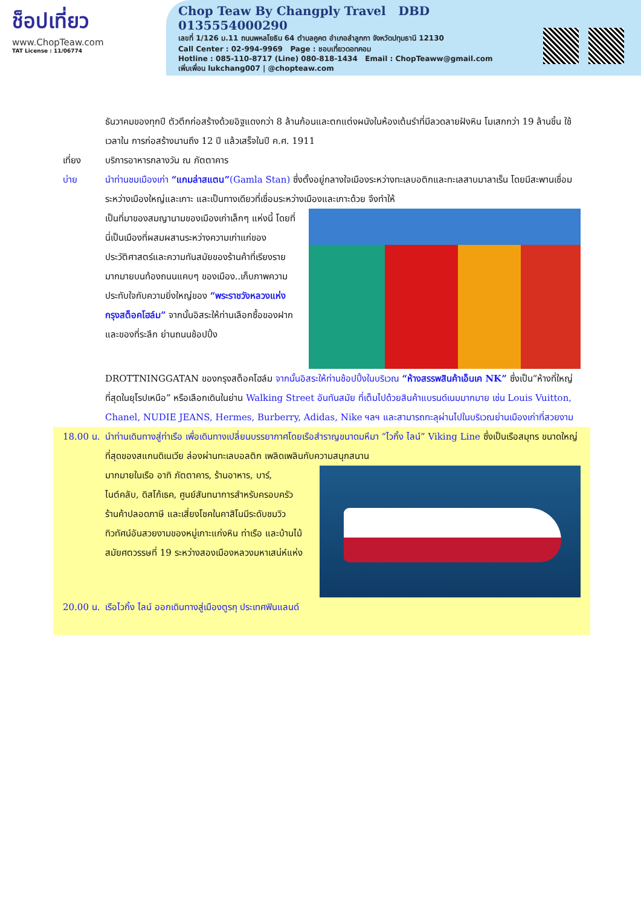ช็อปเที่ยว
www.ChopTeaw.com
TAT License : 11/06774
Chop Teaw By Changply Travel DBD 0135554000290
เลขที่ 1/126 ม.11 ถนนพหลโยธิน 64 ตำบลคูคต อำเภอลำลูกกา จังหวัดปทุมธานี 12130
Call Center : 02-994-9969 Page : ชอบเที่ยวดอทคอม
Hotline : 085-110-8717 (Line) 080-818-1434 Email : ChopTeaww@gmail.com
เพิ่มเพื่อน lukchang007 | @chopteaw.com
ธันวาคมของทุกปี ตัวตึกก่อสร้างด้วยอิฐแดงกว่า 8 ล้านก้อนและตกแต่งผนังในห้องเต้นรำที่มีลวดลายฝังหิน โมเสกกว่า 19 ล้านชิ้น ใช้เวลาใน การก่อสร้างนานถึง 12 ปี แล้วเสร็จในปี ค.ศ. 1911
เที่ยง บริการอาหารกลางวัน ณ ภัตตาคาร
บ่าย นำท่านชมเมืองเก่า “แกมล่าสแตน”(Gamla Stan) ซึ่งตั้งอยู่กลางใจเมืองระหว่างทะเลบอติกและทะเลสาบมาลาเร็น โดยมีสะพานเชื่อมระหว่างเมืองใหญ่และเกาะ และเป็นทางเดียวที่เชื่อมระหว่างเมืองและเกาะด้วย จึงทำให้
เป็นที่มาของสมญานามของเมืองเก่าเล็กๆ แห่งนี้ โดยที่นี่เป็นเมืองที่ผสมผสานระหว่างความเก่าแก่ของประวัติศาสตร์และความทันสมัยของร้านค้าที่เรียงรายมากมายบนท้องถนนแคบๆ ของเมือง..เก็บภาพความประทับใจกับความยิ่งใหญ่ของ “พระราชวังหลวงแห่งกรุงสต็อคโฮล์ม” จากนั้นอิสระให้ท่านเลือกซื้อของฝากและของที่ระลึก ย่านถนนช้อปปิ้ง
DROTTNINGGATAN ของกรุงสต็อคโฮล์ม จากนั้นอิสระให้ท่านช้อปปิ้งในบริเวณ “ห้างสรรพสินค้าเอ็นเค NK” ซึ่งเป็น“ห้างที่ใหญ่ที่สุดในยุโรปเหนือ” หรือเลือกเดินในย่าน Walking Street อันทันสมัย ที่เต็มไปด้วยสินค้าแบรนด์เนมมากมาย เช่น Louis Vuitton, Chanel, NUDIE JEANS, Hermes, Burberry, Adidas, Nike ฯลฯ และสามารถทะลุผ่านไปในบริเวณย่านเมืองเก่าที่สวยงาม
18.00 น.
นำท่านเดินทางสู่ท่าเรือ เพื่อเดินทางเปลี่ยนบรรยากาศโดยเรือสำราญขนาดมหึมา “ไวกิ้ง ไลน์” Viking Line ซึ่งเป็นเรือสมุทร ขนาดใหญ่ที่สุดของสแกนดิเนเวีย ล่องผ่านทะเลบอลติก เพลิดเพลินกับความสนุกสนาน
มากมายในเรือ อาทิ ภัตตาคาร, ร้านอาหาร, บาร์, ไนต์คลับ, ดิสโก้เธค, ศูนย์สันทนาการสำหรับครอบครัว ร้านค้าปลอดภาษี และเสี่ยงโชคในคาสิโนมีระดับชมวิวทิวทัศน์อันสวยงามของหมู่เกาะแก่งหิน ท่าเรือ และบ้านไม้สมัยศตวรรษที่ 19 ระหว่างสองเมืองหลวงมหาเสน่ห์แห่ง
20.00 น.
เรือไวกิ้ง ไลน์ ออกเดินทางสู่เมืองตูรกุ ประเทศฟินแลนด์